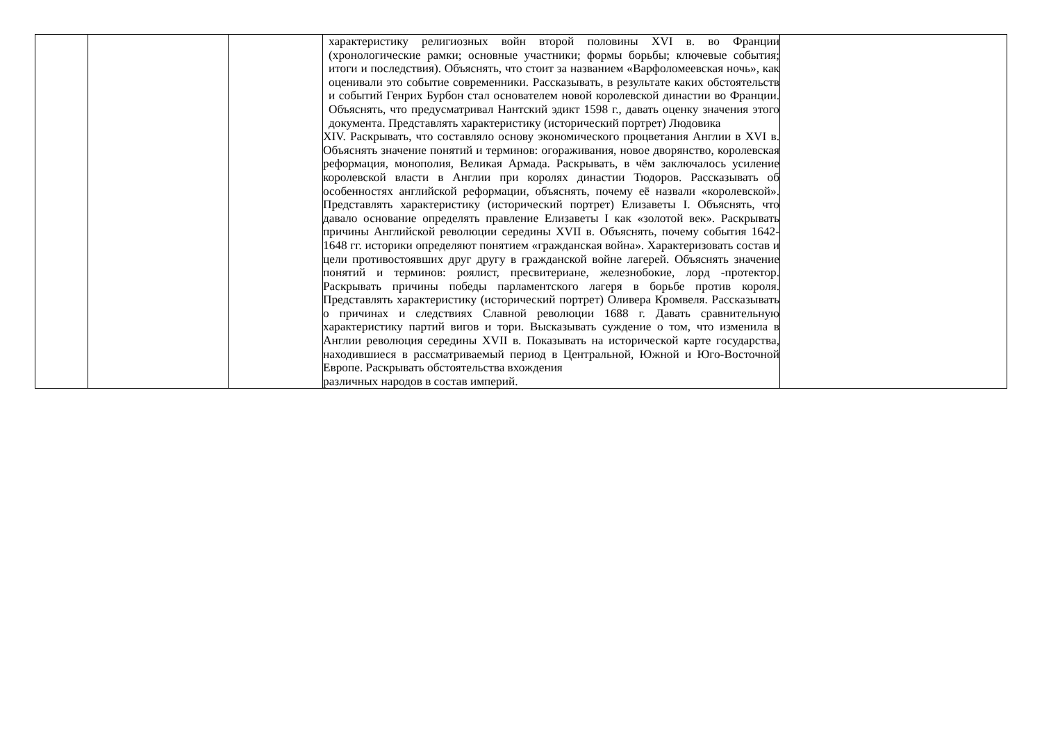| | | | характеристику религиозных войн второй половины XVI в. во Франции (хронологические рамки; основные участники; формы борьбы; ключевые события; итоги и последствия). Объяснять, что стоит за названием «Варфоломеевская ночь», как оценивали это событие современники. Рассказывать, в результате каких обстоятельств и событий Генрих Бурбон стал основателем новой королевской династии во Франции. Объяснять, что предусматривал Нантский эдикт 1598 г., давать оценку значения этого документа. Представлять характеристику (исторический портрет) Людовика XIV. Раскрывать, что составляло основу экономического процветания Англии в XVI в. Объяснять значение понятий и терминов: огораживания, новое дворянство, королевская реформация, монополия, Великая Армада. Раскрывать, в чём заключалось усиление королевской власти в Англии при королях династии Тюдоров. Рассказывать об особенностях английской реформации, объяснять, почему её назвали «королевской». Представлять характеристику (исторический портрет) Елизаветы I. Объяснять, что давало основание определять правление Елизаветы I как «золотой век». Раскрывать причины Английской революции середины XVII в. Объяснять, почему события 1642- 1648 гг. историки определяют понятием «гражданская война». Характеризовать состав и цели противостоявших друг другу в гражданской войне лагерей. Объяснять значение понятий и терминов: роялист, пресвитериане, железнобокие, лорд -протектор. Раскрывать причины победы парламентского лагеря в борьбе против короля. Представлять характеристику (исторический портрет) Оливера Кромвеля. Рассказывать о причинах и следствиях Славной революции 1688 г. Давать сравнительную характеристику партий вигов и тори. Высказывать суждение о том, что изменила в Англии революция середины XVII в. Показывать на исторической карте государства, находившиеся в рассматриваемый период в Центральной, Южной и Юго-Восточной Европе. Раскрывать обстоятельства вхождения различных народов в состав империй. | |